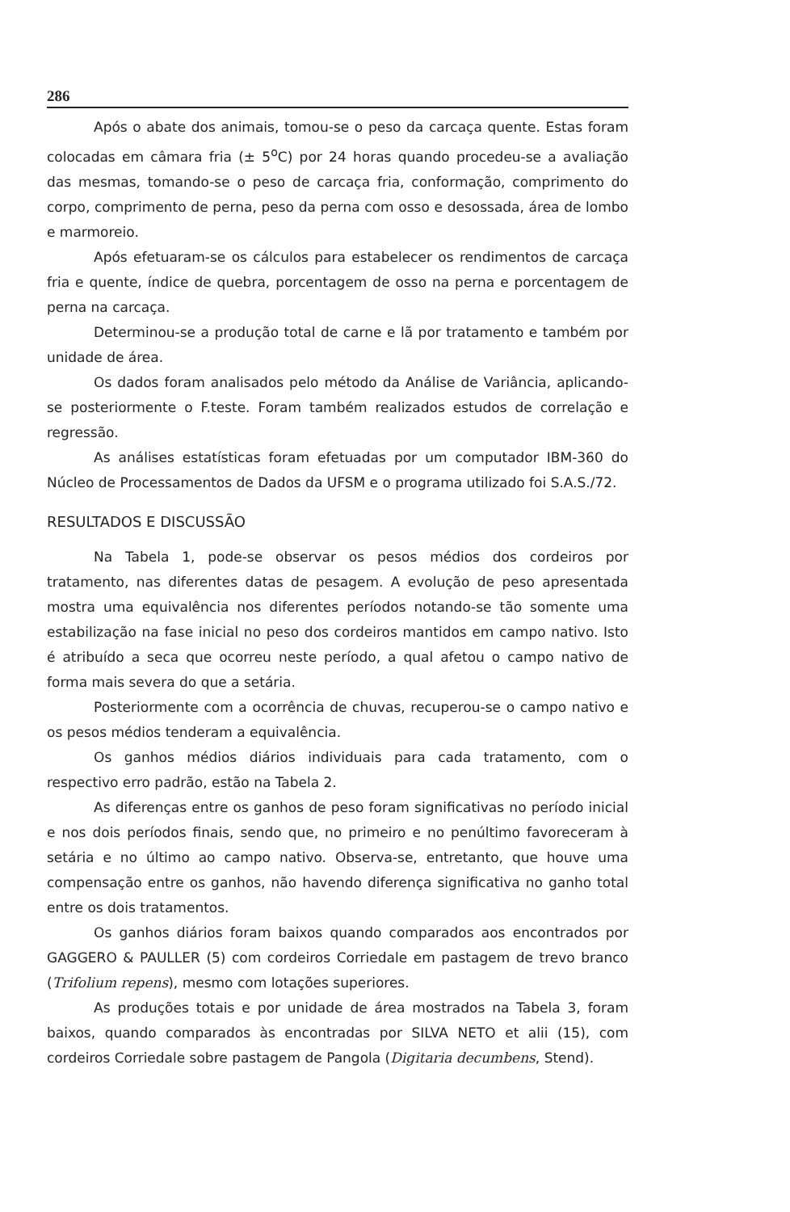286
Após o abate dos animais, tomou-se o peso da carcaça quente. Estas foram colocadas em câmara fria (± 5<sup>o</sup>C) por 24 horas quando procedeu-se a avaliação das mesmas, tomando-se o peso de carcaça fria, conformação, comprimento do corpo, comprimento de perna, peso da perna com osso e desossada, área de lombo e marmoreio.
Após efetuaram-se os cálculos para estabelecer os rendimentos de carcaça fria e quente, índice de quebra, porcentagem de osso na perna e porcentagem de perna na carcaça.
Determinou-se a produção total de carne e lã por tratamento e também por unidade de área.
Os dados foram analisados pelo método da Análise de Variância, aplicando-se posteriormente o F.teste. Foram também realizados estudos de correlação e regressão.
As análises estatísticas foram efetuadas por um computador IBM-360 do Núcleo de Processamentos de Dados da UFSM e o programa utilizado foi S.A.S./72.
RESULTADOS E DISCUSSÃO
Na Tabela 1, pode-se observar os pesos médios dos cordeiros por tratamento, nas diferentes datas de pesagem. A evolução de peso apresentada mostra uma equivalência nos diferentes períodos notando-se tão somente uma estabilização na fase inicial no peso dos cordeiros mantidos em campo nativo. Isto é atribuído a seca que ocorreu neste período, a qual afetou o campo nativo de forma mais severa do que a setária.
Posteriormente com a ocorrência de chuvas, recuperou-se o campo nativo e os pesos médios tenderam a equivalência.
Os ganhos médios diários individuais para cada tratamento, com o respectivo erro padrão, estão na Tabela 2.
As diferenças entre os ganhos de peso foram significativas no período inicial e nos dois períodos finais, sendo que, no primeiro e no penúltimo favoreceram à setária e no último ao campo nativo. Observa-se, entretanto, que houve uma compensação entre os ganhos, não havendo diferença significativa no ganho total entre os dois tratamentos.
Os ganhos diários foram baixos quando comparados aos encontrados por GAGGERO & PAULLER (5) com cordeiros Corriedale em pastagem de trevo branco (Trifolium repens), mesmo com lotações superiores.
As produções totais e por unidade de área mostrados na Tabela 3, foram baixos, quando comparados às encontradas por SILVA NETO et alii (15), com cordeiros Corriedale sobre pastagem de Pangola (Digitaria decumbens, Stend).